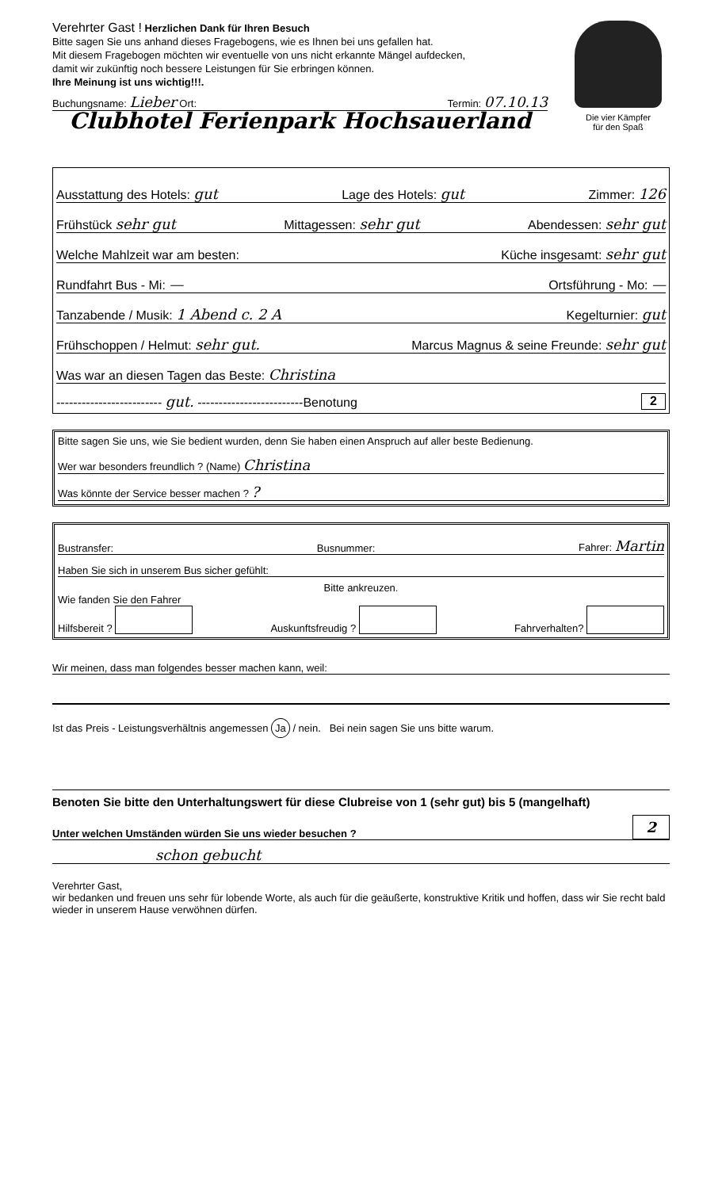Verehrter Gast ! Herzlichen Dank für Ihren Besuch
Bitte sagen Sie uns anhand dieses Fragebogens, wie es Ihnen bei uns gefallen hat.
Mit diesem Fragebogen möchten wir eventuelle von uns nicht erkannte Mängel aufdecken,
damit wir zukünftig noch bessere Leistungen für Sie erbringen können.
Ihre Meinung ist uns wichtig!!!.
Buchungsname: Lieber Ort: Termin: 07.10.13
Clubhotel Ferienpark Hochsauerland
Die vier Kämpfer
für den Spaß
Ausstattung des Hotels: gut Lage des Hotels: gut Zimmer: 126
Frühstück sehr gut Mittagessen: sehr gut Abendessen: sehr gut
Welche Mahlzeit war am besten: Küche insgesamt: sehr gut
Rundfahrt Bus - Mi: — Ortsführung - Mo: —
Tanzabende / Musik: 1 Abend c. 2 A Kegelturnier: gut
Frühschoppen / Helmut: sehr gut. Marcus Magnus & seine Freunde: sehr gut
Was war an diesen Tagen das Beste: Christina
------------------------- gut. -------------------------Benotung 2
Bitte sagen Sie uns, wie Sie bedient wurden, denn Sie haben einen Anspruch auf aller beste Bedienung.
Wer war besonders freundlich ? (Name) Christina
Was könnte der Service besser machen ? ?
Bustransfer: Busnummer: Fahrer: Martin
Haben Sie sich in unserem Bus sicher gefühlt:
Bitte ankreuzen.
Wie fanden Sie den Fahrer
Hilfsbereit ? Auskunftsfreudig ? Fahrverhalten?
Wir meinen, dass man folgendes besser machen kann, weil:
Ist das Preis - Leistungsverhältnis angemessen Ja / nein. Bei nein sagen Sie uns bitte warum.
Benoten Sie bitte den Unterhaltungswert für diese Clubreise von 1 (sehr gut) bis 5 (mangelhaft)
Unter welchen Umständen würden Sie uns wieder besuchen ? 2
schon gebucht
Verehrter Gast,
wir bedanken und freuen uns sehr für lobende Worte, als auch für die geäußerte, konstruktive Kritik und hoffen, dass wir Sie recht bald wieder in unserem Hause verwöhnen dürfen.